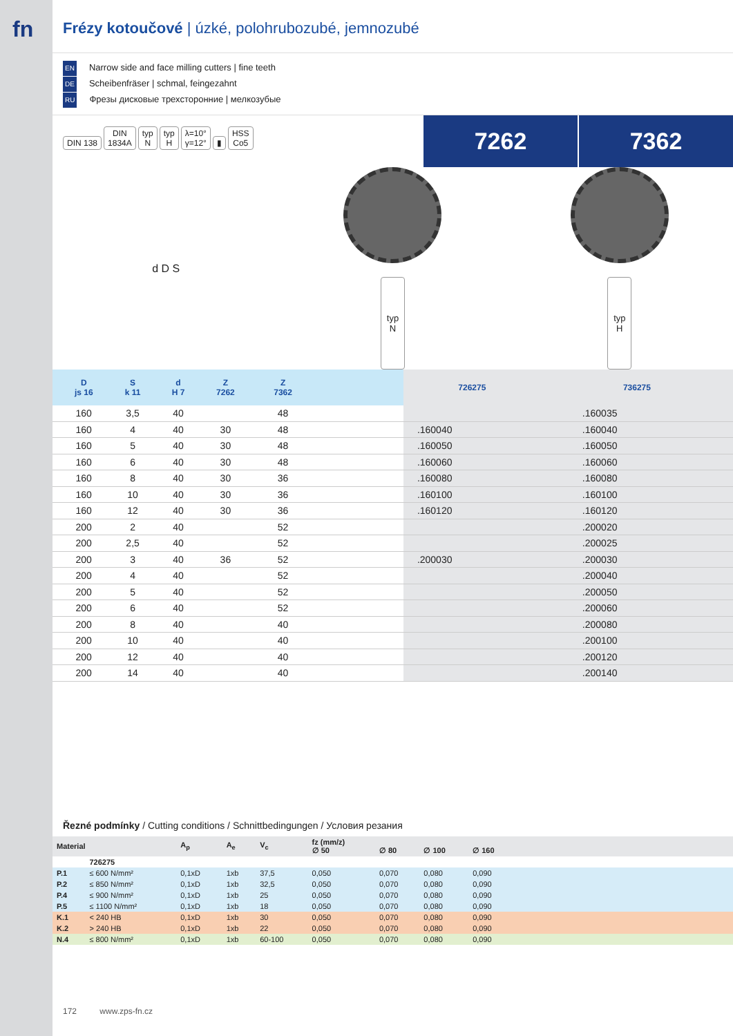fn
Frézy kotoučové | úzké, polohrubozubé, jemnozubé
EN Narrow side and face milling cutters | fine teeth
DE Scheibenfräser | schmal, feingezahnt
RU Фрезы дисковые трехсторонние | мелкозубые
DIN 138 DIN
1834A typ
N typ
H λ=10°
γ=12° ▮ HSS
Co5
7262 7362
d D S
typ
N
typ
H
| D js 16 | S k 11 | d H 7 | Z 7262 | Z 7362 | | 726275 | 736275 |
| --- | --- | --- | --- | --- | --- | --- | --- |
| 160 | 3,5 | 40 | | 48 | | | .160035 |
| 160 | 4 | 40 | 30 | 48 | | .160040 | .160040 |
| 160 | 5 | 40 | 30 | 48 | | .160050 | .160050 |
| 160 | 6 | 40 | 30 | 48 | | .160060 | .160060 |
| 160 | 8 | 40 | 30 | 36 | | .160080 | .160080 |
| 160 | 10 | 40 | 30 | 36 | | .160100 | .160100 |
| 160 | 12 | 40 | 30 | 36 | | .160120 | .160120 |
| 200 | 2 | 40 | | 52 | | | .200020 |
| 200 | 2,5 | 40 | | 52 | | | .200025 |
| 200 | 3 | 40 | 36 | 52 | | .200030 | .200030 |
| 200 | 4 | 40 | | 52 | | | .200040 |
| 200 | 5 | 40 | | 52 | | | .200050 |
| 200 | 6 | 40 | | 52 | | | .200060 |
| 200 | 8 | 40 | | 40 | | | .200080 |
| 200 | 10 | 40 | | 40 | | | .200100 |
| 200 | 12 | 40 | | 40 | | | .200120 |
| 200 | 14 | 40 | | 40 | | | .200140 |
Řezné podmínky / Cutting conditions / Schnittbedingungen / Условия резания
| Material | | A<sub>p</sub> | A<sub>e</sub> | V<sub>c</sub> | fz (mm/z) ∅ 50 | ∅ 80 | ∅ 100 | ∅ 160 | |
| --- | --- | --- | --- | --- | --- | --- | --- | --- | --- |
| | 726275 | | | | | | | | |
| P.1 | ≤ 600 N/mm² | 0,1xD | 1xb | 37,5 | 0,050 | 0,070 | 0,080 | 0,090 | |
| P.2 | ≤ 850 N/mm² | 0,1xD | 1xb | 32,5 | 0,050 | 0,070 | 0,080 | 0,090 | |
| P.4 | ≤ 900 N/mm² | 0,1xD | 1xb | 25 | 0,050 | 0,070 | 0,080 | 0,090 | |
| P.5 | ≤ 1100 N/mm² | 0,1xD | 1xb | 18 | 0,050 | 0,070 | 0,080 | 0,090 | |
| K.1 | < 240 HB | 0,1xD | 1xb | 30 | 0,050 | 0,070 | 0,080 | 0,090 | |
| K.2 | > 240 HB | 0,1xD | 1xb | 22 | 0,050 | 0,070 | 0,080 | 0,090 | |
| N.4 | ≤ 800 N/mm² | 0,1xD | 1xb | 60-100 | 0,050 | 0,070 | 0,080 | 0,090 | |
172 www.zps-fn.cz